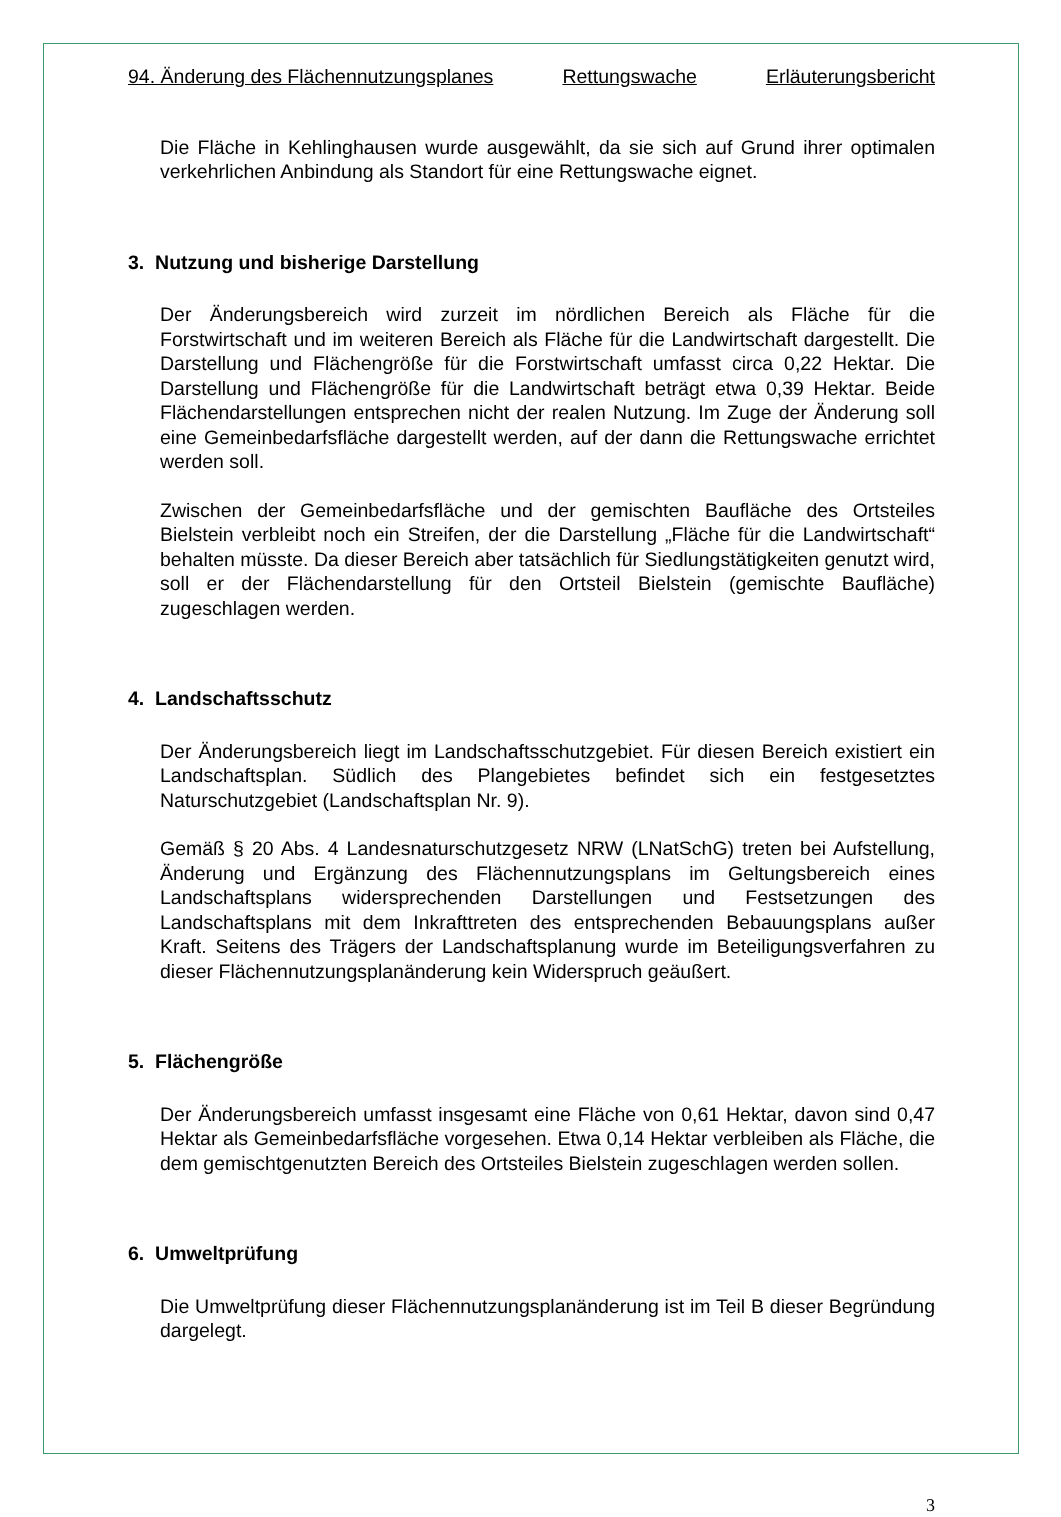94. Änderung des Flächennutzungsplanes Rettungswache Erläuterungsbericht
Die Fläche in Kehlinghausen wurde ausgewählt, da sie sich auf Grund ihrer optimalen verkehrlichen Anbindung als Standort für eine Rettungswache eignet.
3. Nutzung und bisherige Darstellung
Der Änderungsbereich wird zurzeit im nördlichen Bereich als Fläche für die Forstwirtschaft und im weiteren Bereich als Fläche für die Landwirtschaft dargestellt. Die Darstellung und Flächengröße für die Forstwirtschaft umfasst circa 0,22 Hektar. Die Darstellung und Flächengröße für die Landwirtschaft beträgt etwa 0,39 Hektar. Beide Flächendarstellungen entsprechen nicht der realen Nutzung. Im Zuge der Änderung soll eine Gemeinbedarfsfläche dargestellt werden, auf der dann die Rettungswache errichtet werden soll.
Zwischen der Gemeinbedarfsfläche und der gemischten Baufläche des Ortsteiles Bielstein verbleibt noch ein Streifen, der die Darstellung „Fläche für die Landwirtschaft“ behalten müsste. Da dieser Bereich aber tatsächlich für Siedlungstätigkeiten genutzt wird, soll er der Flächendarstellung für den Ortsteil Bielstein (gemischte Baufläche) zugeschlagen werden.
4. Landschaftsschutz
Der Änderungsbereich liegt im Landschaftsschutzgebiet. Für diesen Bereich existiert ein Landschaftsplan. Südlich des Plangebietes befindet sich ein festgesetztes Naturschutzgebiet (Landschaftsplan Nr. 9).
Gemäß § 20 Abs. 4 Landesnaturschutzgesetz NRW (LNatSchG) treten bei Aufstellung, Änderung und Ergänzung des Flächennutzungsplans im Geltungsbereich eines Landschaftsplans widersprechenden Darstellungen und Festsetzungen des Landschaftsplans mit dem Inkrafttreten des entsprechenden Bebauungsplans außer Kraft. Seitens des Trägers der Landschaftsplanung wurde im Beteiligungsverfahren zu dieser Flächennutzungsplanänderung kein Widerspruch geäußert.
5. Flächengröße
Der Änderungsbereich umfasst insgesamt eine Fläche von 0,61 Hektar, davon sind 0,47 Hektar als Gemeinbedarfsfläche vorgesehen. Etwa 0,14 Hektar verbleiben als Fläche, die dem gemischtgenutzten Bereich des Ortsteiles Bielstein zugeschlagen werden sollen.
6. Umweltprüfung
Die Umweltprüfung dieser Flächennutzungsplanänderung ist im Teil B dieser Begründung dargelegt.
3